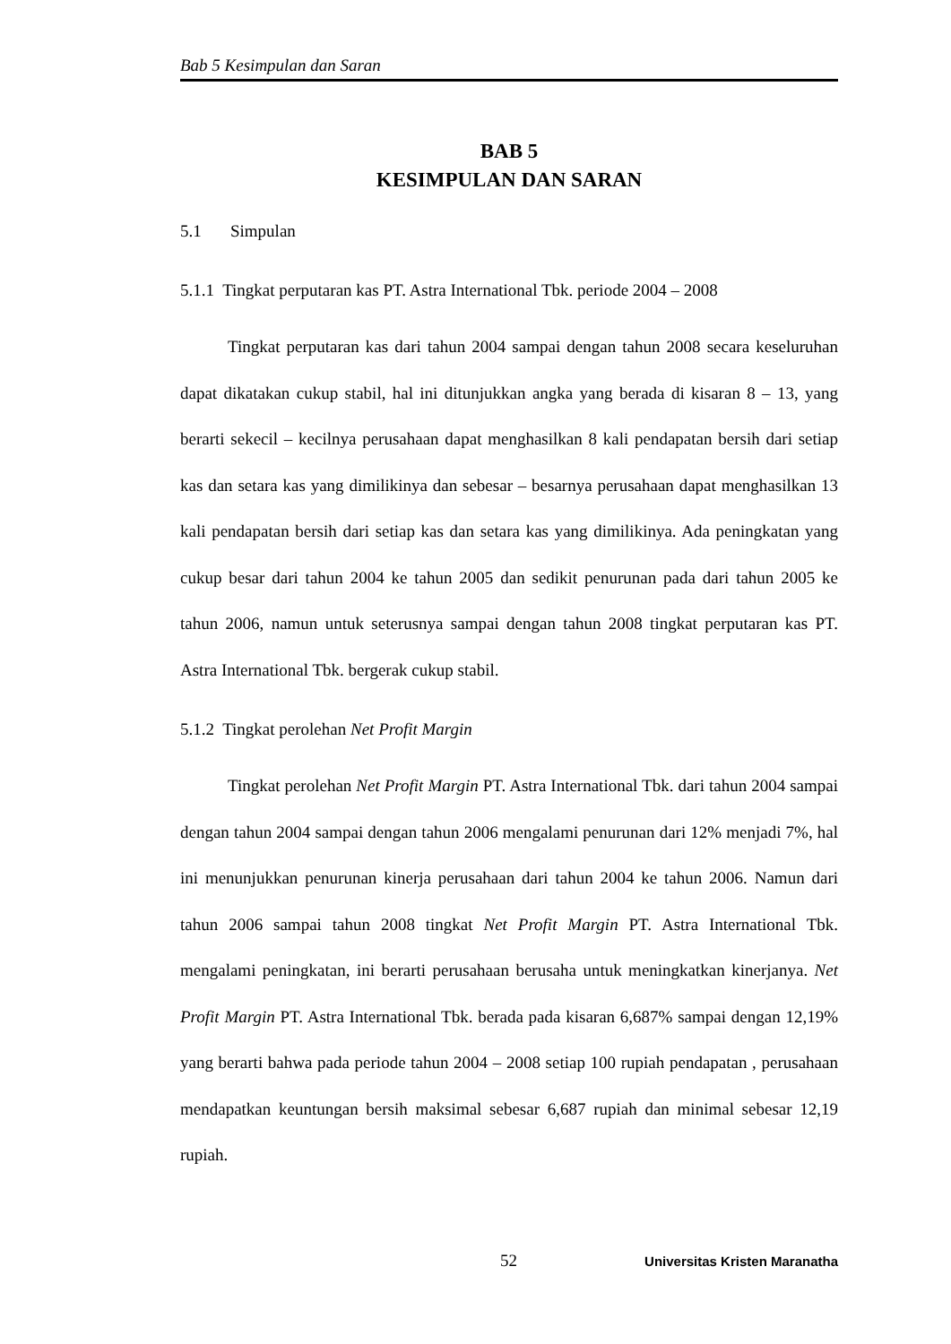Bab 5 Kesimpulan dan Saran
BAB 5
KESIMPULAN DAN SARAN
5.1 Simpulan
5.1.1 Tingkat perputaran kas PT. Astra International Tbk. periode 2004 – 2008
Tingkat perputaran kas dari tahun 2004 sampai dengan tahun 2008 secara keseluruhan dapat dikatakan cukup stabil, hal ini ditunjukkan angka yang berada di kisaran 8 – 13, yang berarti sekecil – kecilnya perusahaan dapat menghasilkan 8 kali pendapatan bersih dari setiap kas dan setara kas yang dimilikinya dan sebesar – besarnya perusahaan dapat menghasilkan 13 kali pendapatan bersih dari setiap kas dan setara kas yang dimilikinya. Ada peningkatan yang cukup besar dari tahun 2004 ke tahun 2005 dan sedikit penurunan pada dari tahun 2005 ke tahun 2006, namun untuk seterusnya sampai dengan tahun 2008 tingkat perputaran kas PT. Astra International Tbk. bergerak cukup stabil.
5.1.2 Tingkat perolehan Net Profit Margin
Tingkat perolehan Net Profit Margin PT. Astra International Tbk. dari tahun 2004 sampai dengan tahun 2004 sampai dengan tahun 2006 mengalami penurunan dari 12% menjadi 7%, hal ini menunjukkan penurunan kinerja perusahaan dari tahun 2004 ke tahun 2006. Namun dari tahun 2006 sampai tahun 2008 tingkat Net Profit Margin PT. Astra International Tbk. mengalami peningkatan, ini berarti perusahaan berusaha untuk meningkatkan kinerjanya. Net Profit Margin PT. Astra International Tbk. berada pada kisaran 6,687% sampai dengan 12,19% yang berarti bahwa pada periode tahun 2004 – 2008 setiap 100 rupiah pendapatan , perusahaan mendapatkan keuntungan bersih maksimal sebesar 6,687 rupiah dan minimal sebesar 12,19 rupiah.
52 Universitas Kristen Maranatha